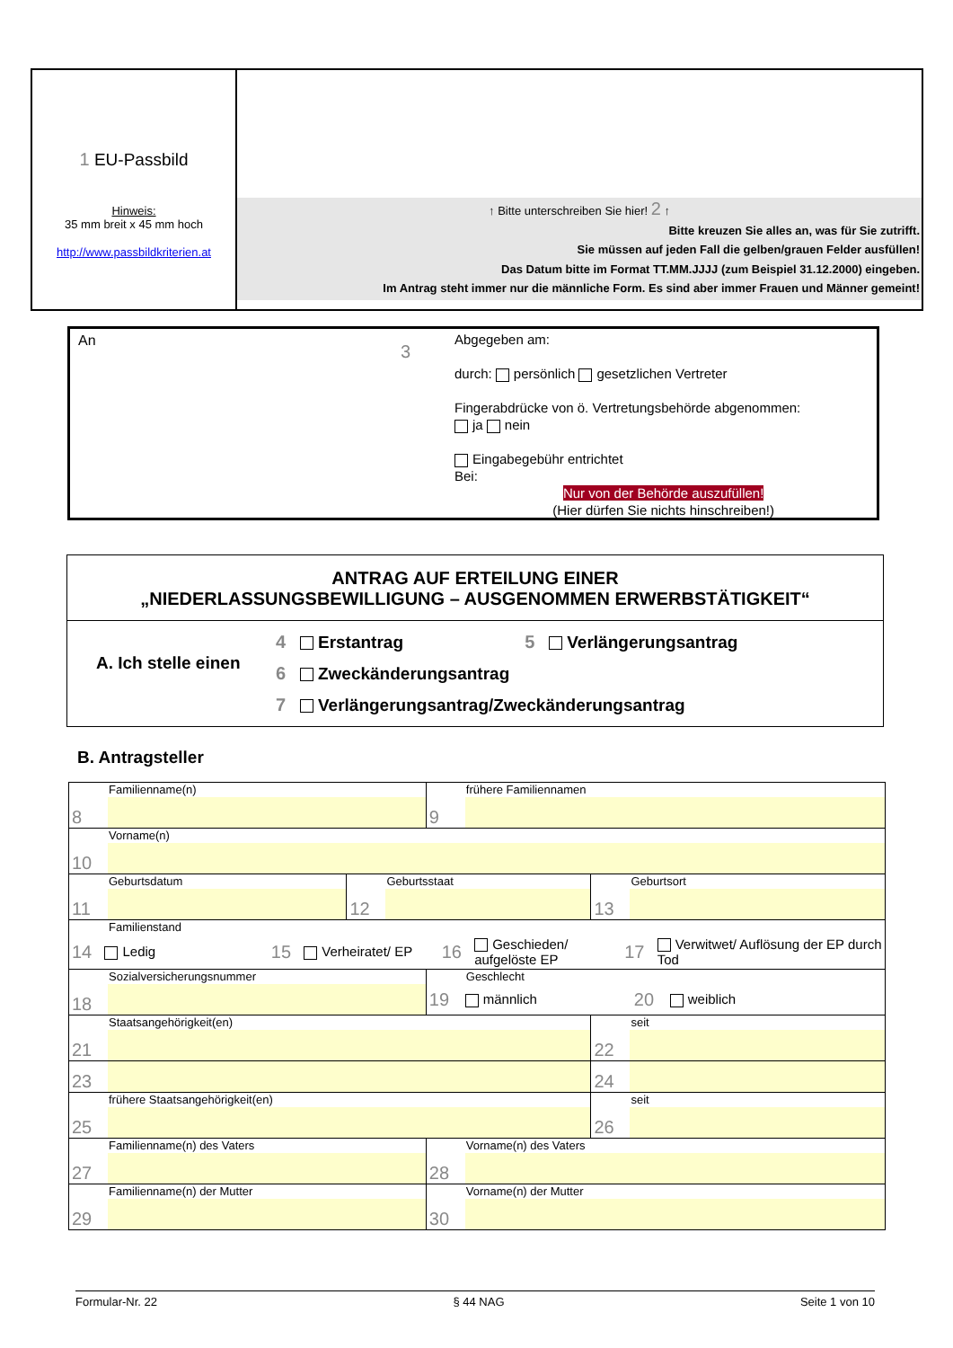1 EU-Passbild
Hinweis:
35 mm breit x 45 mm hoch
http://www.passbildkriterien.at
↑ Bitte unterschreiben Sie hier! 2 ↑
Bitte kreuzen Sie alles an, was für Sie zutrifft.
Sie müssen auf jeden Fall die gelben/grauen Felder ausfüllen!
Das Datum bitte im Format TT.MM.JJJJ (zum Beispiel 31.12.2000) eingeben.
Im Antrag steht immer nur die männliche Form. Es sind aber immer Frauen und Männer gemeint!
An
3
Abgegeben am:
durch: persönlich gesetzlichen Vertreter
Fingerabdrücke von ö. Vertretungsbehörde abgenommen:
ja nein
Eingabegebühr entrichtet
Bei:
Nur von der Behörde auszufüllen!
(Hier dürfen Sie nichts hinschreiben!)
ANTRAG AUF ERTEILUNG EINER
„NIEDERLASSUNGSBEWILLIGUNG – AUSGENOMMEN ERWERBSTÄTIGKEIT“
A. Ich stelle einen
4 Erstantrag 5 Verlängerungsantrag
6 Zweckänderungsantrag
7 Verlängerungsantrag/Zweckänderungsantrag
B. Antragsteller
| Familienname(n) 8 | | frühere Familiennamen 9 | |
| Vorname(n) 10 | | | |
| Geburtsdatum 11 | Geburtsstaat 12 | | Geburtsort 13 |
| Familienstand 14 Ledig 15 Verheiratet/ EP 16 Geschieden/ aufgelöste EP 17 Verwitwet/ Auflösung der EP durch Tod | | | |
| Sozialversicherungsnummer 18 | | Geschlecht 19 männlich 20 weiblich | |
| Staatsangehörigkeit(en) 21 23 | | | seit 22 24 |
| frühere Staatsangehörigkeit(en) 25 | | | seit 26 |
| Familienname(n) des Vaters 27 | | Vorname(n) des Vaters 28 | |
| Familienname(n) der Mutter 29 | | Vorname(n) der Mutter 30 | |
Formular-Nr. 22 § 44 NAG Seite 1 von 10